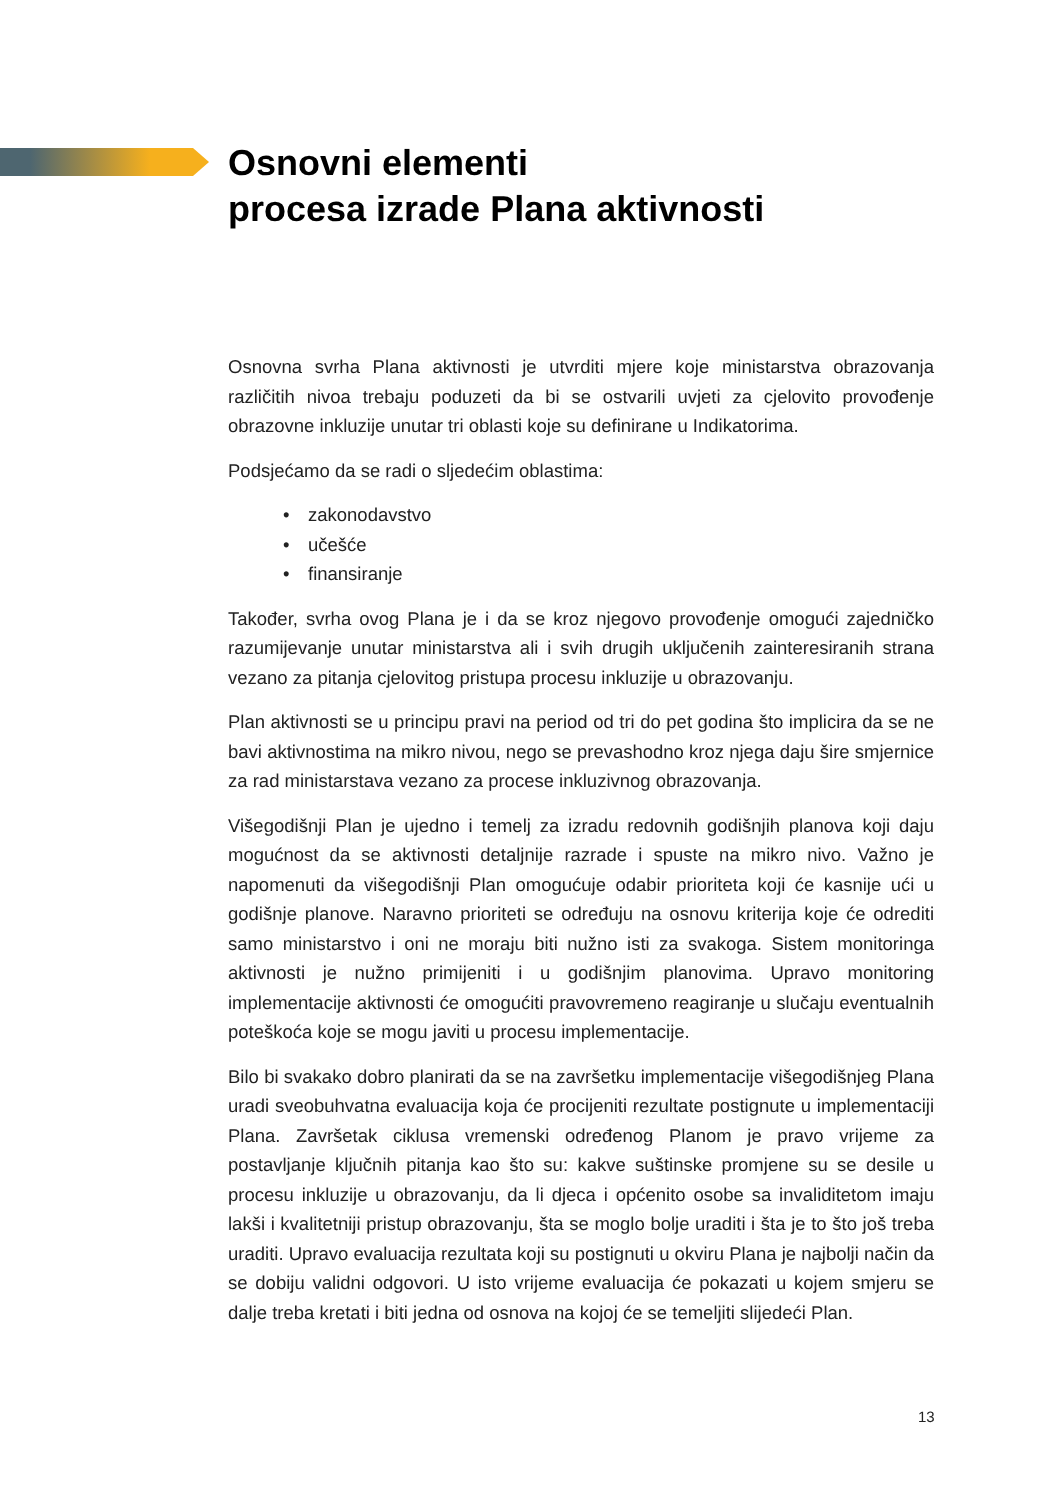Osnovni elementi
procesa izrade Plana aktivnosti
Osnovna svrha Plana aktivnosti je utvrditi mjere koje ministarstva obrazovanja različitih nivoa trebaju poduzeti da bi se ostvarili uvjeti za cjelovito provođenje obrazovne inkluzije unutar tri oblasti koje su definirane u Indikatorima.
Podsjećamo da se radi o sljedećim oblastima:
• zakonodavstvo
• učešće
• finansiranje
Također, svrha ovog Plana je i da se kroz njegovo provođenje omogući zajedničko razumijevanje unutar ministarstva ali i svih drugih uključenih zainteresiranih strana vezano za pitanja cjelovitog pristupa procesu inkluzije u obrazovanju.
Plan aktivnosti se u principu pravi na period od tri do pet godina što implicira da se ne bavi aktivnostima na mikro nivou, nego se prevashodno kroz njega daju šire smjernice za rad ministarstava vezano za procese inkluzivnog obrazovanja.
Višegodišnji Plan je ujedno i temelj za izradu redovnih godišnjih planova koji daju mogućnost da se aktivnosti detaljnije razrade i spuste na mikro nivo. Važno je napomenuti da višegodišnji Plan omogućuje odabir prioriteta koji će kasnije ući u godišnje planove. Naravno prioriteti se određuju na osnovu kriterija koje će odrediti samo ministarstvo i oni ne moraju biti nužno isti za svakoga. Sistem monitoringa aktivnosti je nužno primijeniti i u godišnjim planovima. Upravo monitoring implementacije aktivnosti će omogućiti pravovremeno reagiranje u slučaju eventualnih poteškoća koje se mogu javiti u procesu implementacije.
Bilo bi svakako dobro planirati da se na završetku implementacije višegodišnjeg Plana uradi sveobuhvatna evaluacija koja će procijeniti rezultate postignute u implementaciji Plana. Završetak ciklusa vremenski određenog Planom je pravo vrijeme za postavljanje ključnih pitanja kao što su: kakve suštinske promjene su se desile u procesu inkluzije u obrazovanju, da li djeca i općenito osobe sa invaliditetom imaju lakši i kvalitetniji pristup obrazovanju, šta se moglo bolje uraditi i šta je to što još treba uraditi. Upravo evaluacija rezultata koji su postignuti u okviru Plana je najbolji način da se dobiju validni odgovori. U isto vrijeme evaluacija će pokazati u kojem smjeru se dalje treba kretati i biti jedna od osnova na kojoj će se temeljiti slijedeći Plan.
13